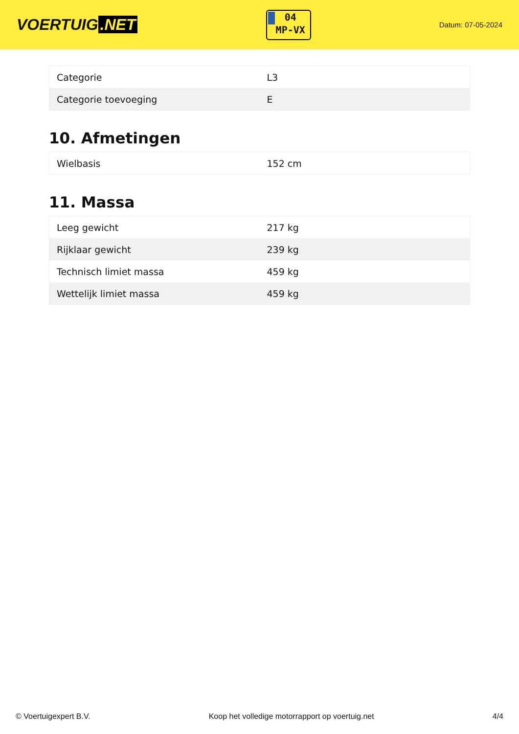VOERTUIG.NET
04
MP-VX
Datum: 07-05-2024
| Categorie | L3 |
| Categorie toevoeging | E |
10. Afmetingen
| Wielbasis | 152 cm |
11. Massa
| Leeg gewicht | 217 kg |
| Rijklaar gewicht | 239 kg |
| Technisch limiet massa | 459 kg |
| Wettelijk limiet massa | 459 kg |
© Voertuigexpert B.V. Koop het volledige motorrapport op voertuig.net 4/4